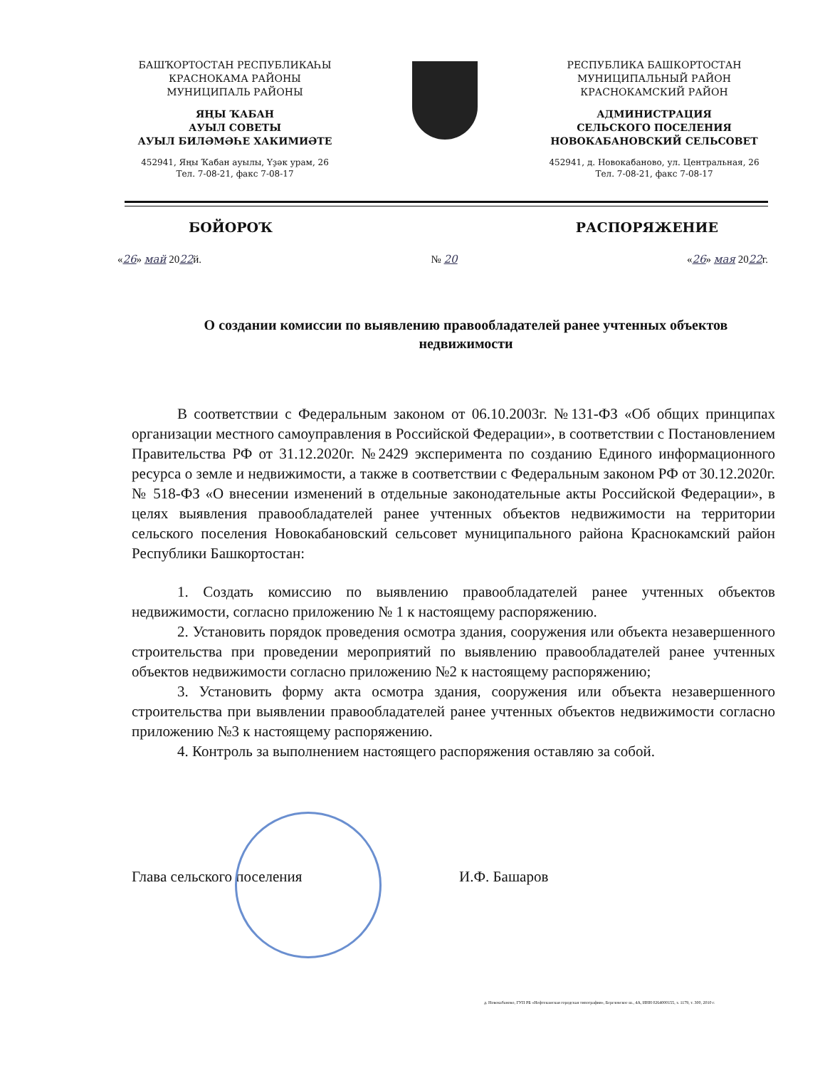БАШҠОРТОСТАН РЕСПУБЛИКАҺЫ
КРАСНОКАМА РАЙОНЫ
МУНИЦИПАЛЬ РАЙОНЫ
ЯҢЫ ҠАБАН
АУЫЛ СОВЕТЫ
АУЫЛ БИЛӘМӘҺЕ ХАКИМИӘТЕ
452941, Яңы Ҡабан ауылы, Үҙәк урам, 26
Тел. 7-08-21, факс 7-08-17
РЕСПУБЛИКА БАШКОРТОСТАН
МУНИЦИПАЛЬНЫЙ РАЙОН
КРАСНОКАМСКИЙ РАЙОН
АДМИНИСТРАЦИЯ
СЕЛЬСКОГО ПОСЕЛЕНИЯ
НОВОКАБАНОВСКИЙ СЕЛЬСОВЕТ
452941, д. Новокабаново, ул. Центральная, 26
Тел. 7-08-21, факс 7-08-17
БОЙОРОҠ РАСПОРЯЖЕНИЕ
«26» май 2022й. № 20 «26» мая 2022г.
О создании комиссии по выявлению правообладателей ранее учтенных объектов недвижимости
В соответствии с Федеральным законом от 06.10.2003г. №131-ФЗ «Об общих принципах организации местного самоуправления в Российской Федерации», в соответствии с Постановлением Правительства РФ от 31.12.2020г. №2429 эксперимента по созданию Единого информационного ресурса о земле и недвижимости, а также в соответствии с Федеральным законом РФ от 30.12.2020г. № 518-ФЗ «О внесении изменений в отдельные законодательные акты Российской Федерации», в целях выявления правообладателей ранее учтенных объектов недвижимости на территории сельского поселения Новокабановский сельсовет муниципального района Краснокамский район Республики Башкортостан:
1. Создать комиссию по выявлению правообладателей ранее учтенных объектов недвижимости, согласно приложению № 1 к настоящему распоряжению.
2. Установить порядок проведения осмотра здания, сооружения или объекта незавершенного строительства при проведении мероприятий по выявлению правообладателей ранее учтенных объектов недвижимости согласно приложению №2 к настоящему распоряжению;
3. Установить форму акта осмотра здания, сооружения или объекта незавершенного строительства при выявлении правообладателей ранее учтенных объектов недвижимости согласно приложению №3 к настоящему распоряжению.
4. Контроль за выполнением настоящего распоряжения оставляю за собой.
Глава сельского поселения И.Ф. Башаров
д. Новокабаново, ГУП РБ «Нефтекамская городская типография», Березовское ш., 4А, ИНН 0264000155, з. 1179, т. 300, 2010 г.